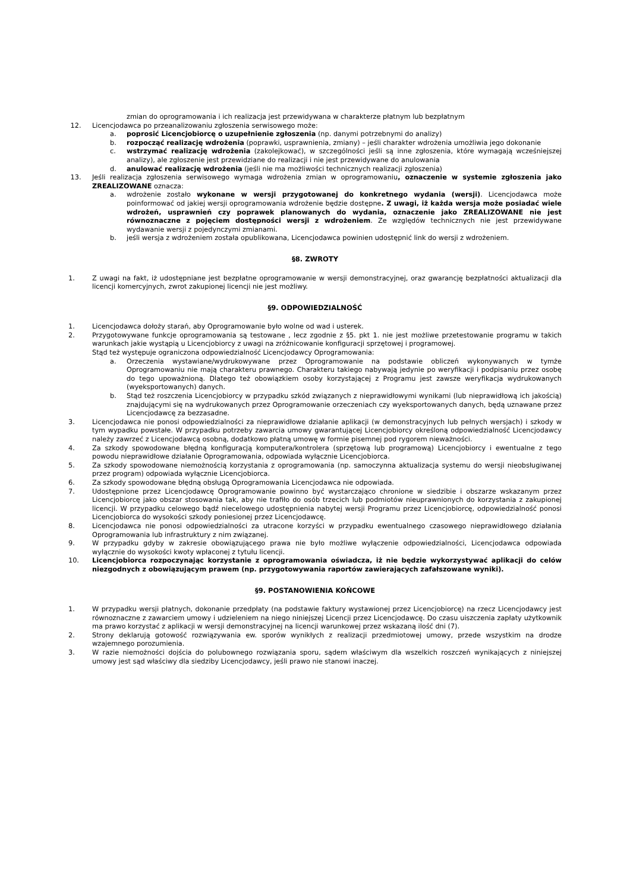zmian do oprogramowania i ich realizacja jest przewidywana w charakterze płatnym lub bezpłatnym
12. Licencjodawca po przeanalizowaniu zgłoszenia serwisowego może:
a. poprosić Licencjobiorcę o uzupełnienie zgłoszenia (np. danymi potrzebnymi do analizy)
b. rozpocząć realizację wdrożenia (poprawki, usprawnienia, zmiany) – jeśli charakter wdrożenia umożliwia jego dokonanie
c. wstrzymać realizację wdrożenia (zakolejkować), w szczególności jeśli są inne zgłoszenia, które wymagają wcześniejszej analizy), ale zgłoszenie jest przewidziane do realizacji i nie jest przewidywane do anulowania
d. anulować realizację wdrożenia (jeśli nie ma możliwości technicznych realizacji zgłoszenia)
13. Jeśli realizacja zgłoszenia serwisowego wymaga wdrożenia zmian w oprogramowaniu, oznaczenie w systemie zgłoszenia jako ZREALIZOWANE oznacza:
a. wdrożenie zostało wykonane w wersji przygotowanej do konkretnego wydania (wersji). Licencjodawca może poinformować od jakiej wersji oprogramowania wdrożenie będzie dostępne. Z uwagi, iż każda wersja może posiadać wiele wdrożeń, usprawnień czy poprawek planowanych do wydania, oznaczenie jako ZREALIZOWANE nie jest równoznaczne z pojęciem dostępności wersji z wdrożeniem. Ze względów technicznych nie jest przewidywane wydawanie wersji z pojedynczymi zmianami.
b. jeśli wersja z wdrożeniem została opublikowana, Licencjodawca powinien udostępnić link do wersji z wdrożeniem.
§8. ZWROTY
1. Z uwagi na fakt, iż udostępniane jest bezpłatne oprogramowanie w wersji demonstracyjnej, oraz gwarancję bezpłatności aktualizacji dla licencji komercyjnych, zwrot zakupionej licencji nie jest możliwy.
§9. ODPOWIEDZIALNOŚĆ
1. Licencjodawca dołoży starań, aby Oprogramowanie było wolne od wad i usterek.
2. Przygotowywane funkcje oprogramowania są testowane , lecz zgodnie z §5. pkt 1. nie jest możliwe przetestowanie programu w takich warunkach jakie wystąpią u Licencjobiorcy z uwagi na zróżnicowanie konfiguracji sprzętowej i programowej.
Stąd też występuje ograniczona odpowiedzialność Licencjodawcy Oprogramowania:
a. Orzeczenia wystawiane/wydrukowywane przez Oprogramowanie na podstawie obliczeń wykonywanych w tymże Oprogramowaniu nie mają charakteru prawnego. Charakteru takiego nabywają jedynie po weryfikacji i podpisaniu przez osobę do tego upoważnioną. Dlatego też obowiązkiem osoby korzystającej z Programu jest zawsze weryfikacja wydrukowanych (wyeksportowanych) danych.
b. Stąd też roszczenia Licencjobiorcy w przypadku szkód związanych z nieprawidłowymi wynikami (lub nieprawidłową ich jakością) znajdującymi się na wydrukowanych przez Oprogramowanie orzeczeniach czy wyeksportowanych danych, będą uznawane przez Licencjodawcę za bezzasadne.
3. Licencjodawca nie ponosi odpowiedzialności za nieprawidłowe działanie aplikacji (w demonstracyjnych lub pełnych wersjach) i szkody w tym wypadku powstałe. W przypadku potrzeby zawarcia umowy gwarantującej Licencjobiorcy określoną odpowiedzialność Licencjodawcy należy zawrzeć z Licencjodawcą osobną, dodatkowo płatną umowę w formie pisemnej pod rygorem nieważności.
4. Za szkody spowodowane błędną konfiguracją komputera/kontrolera (sprzętową lub programową) Licencjobiorcy i ewentualne z tego powodu nieprawidłowe działanie Oprogramowania, odpowiada wyłącznie Licencjobiorca.
5. Za szkody spowodowane niemożnością korzystania z oprogramowania (np. samoczynna aktualizacja systemu do wersji nieobsługiwanej przez program) odpowiada wyłącznie Licencjobiorca.
6. Za szkody spowodowane błędną obsługą Oprogramowania Licencjodawca nie odpowiada.
7. Udostępnione przez Licencjodawcę Oprogramowanie powinno być wystarczająco chronione w siedzibie i obszarze wskazanym przez Licencjobiorcę jako obszar stosowania tak, aby nie trafiło do osób trzecich lub podmiotów nieuprawnionych do korzystania z zakupionej licencji. W przypadku celowego bądź niecelowego udostępnienia nabytej wersji Programu przez Licencjobiorcę, odpowiedzialność ponosi Licencjobiorca do wysokości szkody poniesionej przez Licencjodawcę.
8. Licencjodawca nie ponosi odpowiedzialności za utracone korzyści w przypadku ewentualnego czasowego nieprawidłowego działania Oprogramowania lub infrastruktury z nim związanej.
9. W przypadku gdyby w zakresie obowiązującego prawa nie było możliwe wyłączenie odpowiedzialności, Licencjodawca odpowiada wyłącznie do wysokości kwoty wpłaconej z tytułu licencji.
10. Licencjobiorca rozpoczynając korzystanie z oprogramowania oświadcza, iż nie będzie wykorzystywać aplikacji do celów niezgodnych z obowiązującym prawem (np. przygotowywania raportów zawierających zafałszowane wyniki).
§9. POSTANOWIENIA KOŃCOWE
1. W przypadku wersji płatnych, dokonanie przedpłaty (na podstawie faktury wystawionej przez Licencjobiorcę) na rzecz Licencjodawcy jest równoznaczne z zawarciem umowy i udzieleniem na niego niniejszej Licencji przez Licencjodawcę. Do czasu uiszczenia zapłaty użytkownik ma prawo korzystać z aplikacji w wersji demonstracyjnej na licencji warunkowej przez wskazaną ilość dni (7).
2. Strony deklarują gotowość rozwiązywania ew. sporów wynikłych z realizacji przedmiotowej umowy, przede wszystkim na drodze wzajemnego porozumienia.
3. W razie niemożności dojścia do polubownego rozwiązania sporu, sądem właściwym dla wszelkich roszczeń wynikających z niniejszej umowy jest sąd właściwy dla siedziby Licencjodawcy, jeśli prawo nie stanowi inaczej.